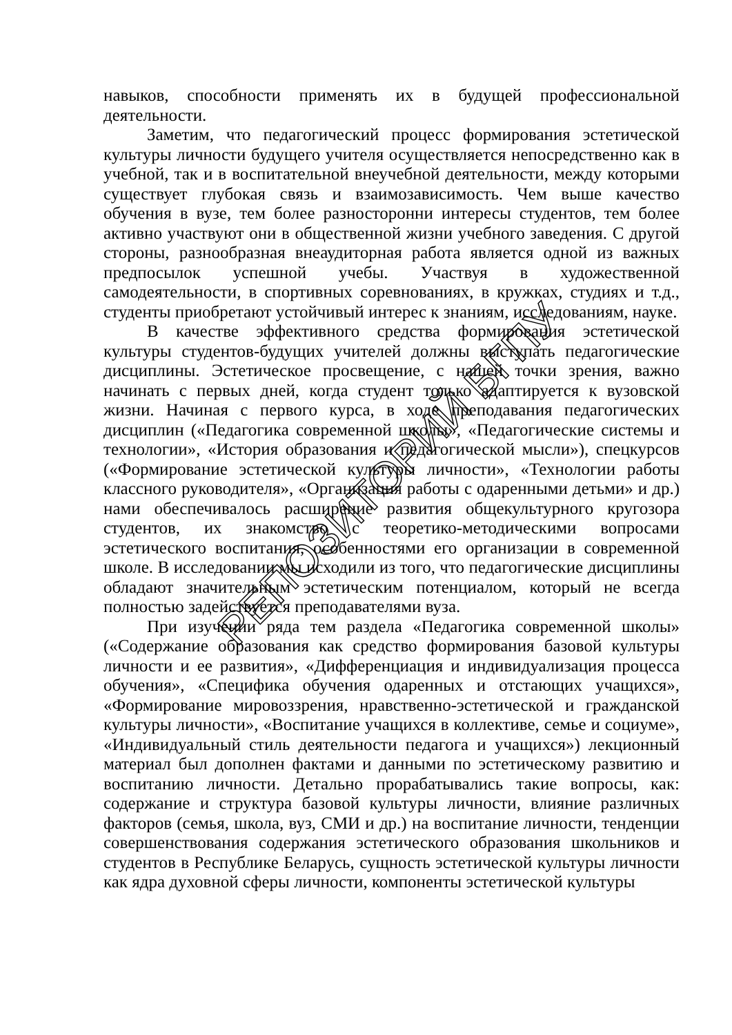навыков, способности применять их в будущей профессиональной деятельности.
Заметим, что педагогический процесс формирования эстетической культуры личности будущего учителя осуществляется непосредственно как в учебной, так и в воспитательной внеучебной деятельности, между которыми существует глубокая связь и взаимозависимость. Чем выше качество обучения в вузе, тем более разносторонни интересы студентов, тем более активно участвуют они в общественной жизни учебного заведения. С другой стороны, разнообразная внеаудиторная работа является одной из важных предпосылок успешной учебы. Участвуя в художественной самодеятельности, в спортивных соревнованиях, в кружках, студиях и т.д., студенты приобретают устойчивый интерес к знаниям, исследованиям, науке.
В качестве эффективного средства формирования эстетической культуры студентов-будущих учителей должны выступать педагогические дисциплины. Эстетическое просвещение, с нашей точки зрения, важно начинать с первых дней, когда студент только адаптируется к вузовской жизни. Начиная с первого курса, в ходе преподавания педагогических дисциплин («Педагогика современной школы», «Педагогические системы и технологии», «История образования и педагогической мысли»), спецкурсов («Формирование эстетической культуры личности», «Технологии работы классного руководителя», «Организация работы с одаренными детьми» и др.) нами обеспечивалось расширение развития общекультурного кругозора студентов, их знакомство с теоретико-методическими вопросами эстетического воспитания, особенностями его организации в современной школе. В исследовании мы исходили из того, что педагогические дисциплины обладают значительным эстетическим потенциалом, который не всегда полностью задействуется преподавателями вуза.
При изучении ряда тем раздела «Педагогика современной школы» («Содержание образования как средство формирования базовой культуры личности и ее развития», «Дифференциация и индивидуализация процесса обучения», «Специфика обучения одаренных и отстающих учащихся», «Формирование мировоззрения, нравственно-эстетической и гражданской культуры личности», «Воспитание учащихся в коллективе, семье и социуме», «Индивидуальный стиль деятельности педагога и учащихся») лекционный материал был дополнен фактами и данными по эстетическому развитию и воспитанию личности. Детально прорабатывались такие вопросы, как: содержание и структура базовой культуры личности, влияние различных факторов (семья, школа, вуз, СМИ и др.) на воспитание личности, тенденции совершенствования содержания эстетического образования школьников и студентов в Республике Беларусь, сущность эстетической культуры личности как ядра духовной сферы личности, компоненты эстетической культуры
РЕПОЗИТОРИЙ БГПУ